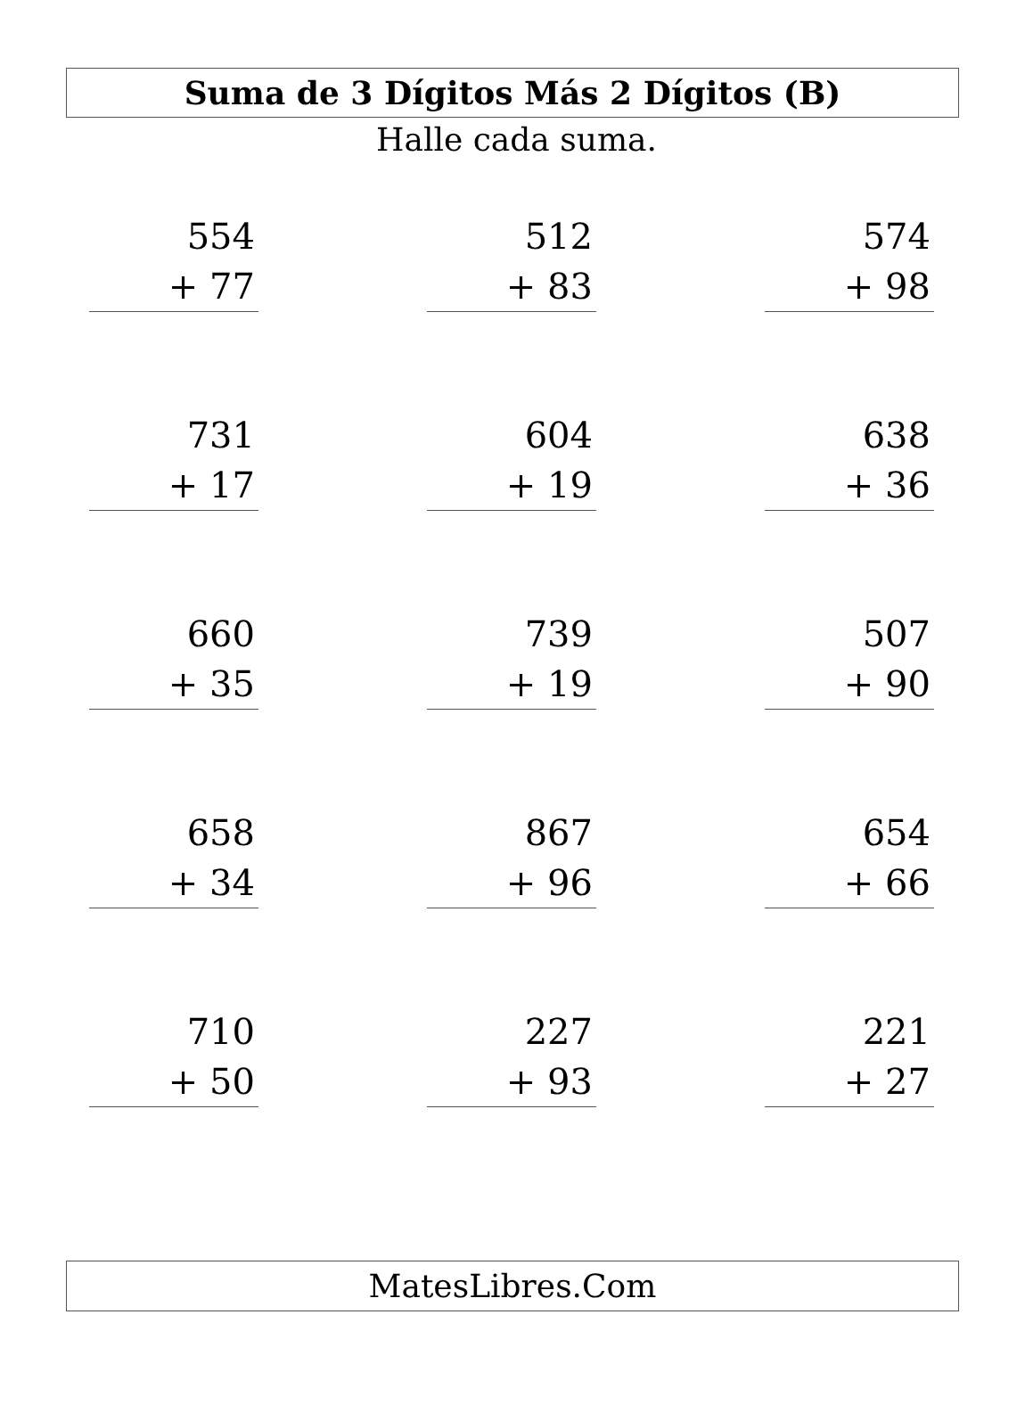Suma de 3 Dígitos Más 2 Dígitos (B)
Halle cada suma.
554
+ 77
512
+ 83
574
+ 98
731
+ 17
604
+ 19
638
+ 36
660
+ 35
739
+ 19
507
+ 90
658
+ 34
867
+ 96
654
+ 66
710
+ 50
227
+ 93
221
+ 27
MatesLibres.Com